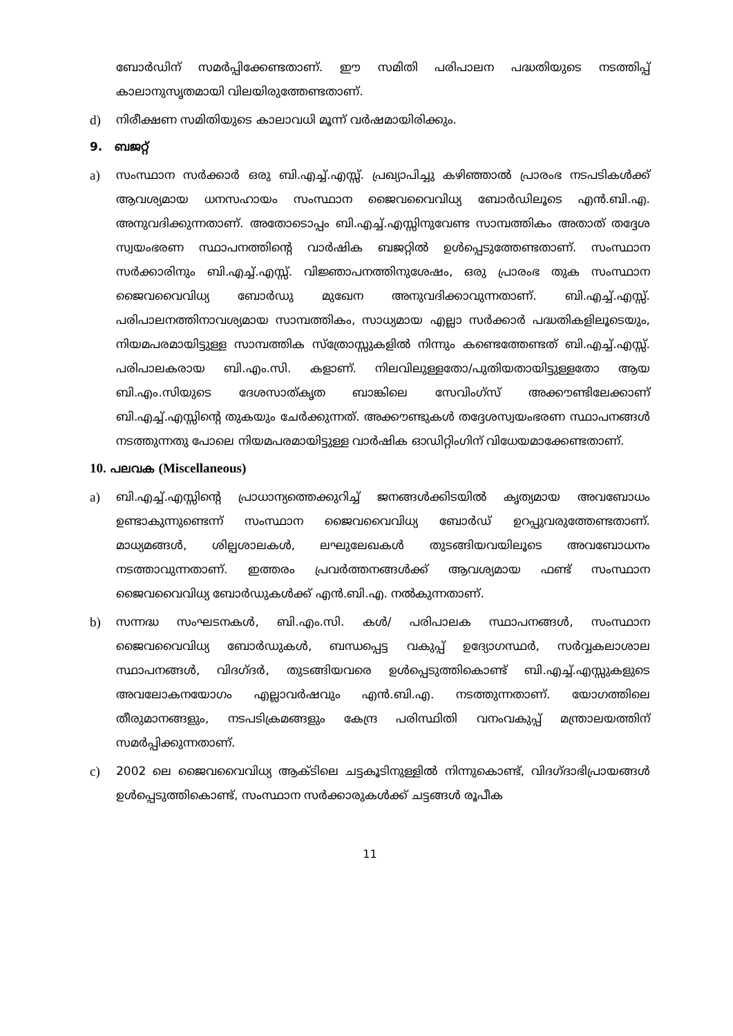ബോർഡിന് സമർപ്പിക്കേണ്ടതാണ്. ഈ സമിതി പരിപാലന പദ്ധതിയുടെ നടത്തിപ്പ് കാലാനുസൃതമായി വിലയിരുത്തേണ്ടതാണ്.
d) നിരീക്ഷണ സമിതിയുടെ കാലാവധി മൂന്ന് വർഷമായിരിക്കും.
9. ബജറ്റ്
a) സംസ്ഥാന സർക്കാർ ഒരു ബി.എച്ച്.എസ്സ്. പ്രഖ്യാപിച്ചു കഴിഞ്ഞാൽ പ്രാരംഭ നടപടികൾക്ക് ആവശ്യമായ ധനസഹായം സംസ്ഥാന ജൈവവൈവിധ്യ ബോർഡിലൂടെ എൻ.ബി.എ. അനുവദിക്കുന്നതാണ്. അതോടൊപ്പം ബി.എച്ച്.എസ്സിനുവേണ്ട സാമ്പത്തികം അതാത് തദ്ദേശ സ്വയംഭരണ സ്ഥാപനത്തിന്റെ വാർഷിക ബജറ്റിൽ ഉൾപ്പെടുത്തേണ്ടതാണ്. സംസ്ഥാന സർക്കാരിനും ബി.എച്ച്.എസ്സ്. വിജ്ഞാപനത്തിനുശേഷം, ഒരു പ്രാരംഭ തുക സംസ്ഥാന ജൈവവൈവിധ്യ ബോർഡു മുഖേന അനുവദിക്കാവുന്നതാണ്. ബി.എച്ച്.എസ്സ്. പരിപാലനത്തിനാവശ്യമായ സാമ്പത്തികം, സാധ്യമായ എല്ലാ സർക്കാർ പദ്ധതികളിലൂടെയും, നിയമപരമായിട്ടുള്ള സാമ്പത്തിക സ്ത്രോസ്സുകളിൽ നിന്നും കണ്ടെത്തേണ്ടത് ബി.എച്ച്.എസ്സ്. പരിപാലകരായ ബി.എം.സി. കളാണ്. നിലവിലുള്ളതോ/പുതിയതായിട്ടുള്ളതോ ആയ ബി.എം.സിയുടെ ദേശസാത്കൃത ബാങ്കിലെ സേവിംഗ്സ് അക്കൗണ്ടിലേക്കാണ് ബി.എച്ച്.എസ്സിന്റെ തുകയും ചേർക്കുന്നത്. അക്കൗണ്ടുകൾ തദ്ദേശസ്വയംഭരണ സ്ഥാപനങ്ങൾ നടത്തുന്നതു പോലെ നിയമപരമായിട്ടുള്ള വാർഷിക ഓഡിറ്റിംഗിന് വിധേയമാക്കേണ്ടതാണ്.
10. പലവക (Miscellaneous)
a) ബി.എച്ച്.എസ്സിന്റെ പ്രാധാന്യത്തെക്കുറിച്ച് ജനങ്ങൾക്കിടയിൽ കൃത്യമായ അവബോധം ഉണ്ടാകുന്നുണ്ടെന്ന് സംസ്ഥാന ജൈവവൈവിധ്യ ബോർഡ് ഉറപ്പുവരുത്തേണ്ടതാണ്. മാധ്യമങ്ങൾ, ശില്പശാലകൾ, ലഘുലേഖകൾ തുടങ്ങിയവയിലൂടെ അവബോധനം നടത്താവുന്നതാണ്. ഇത്തരം പ്രവർത്തനങ്ങൾക്ക് ആവശ്യമായ ഫണ്ട് സംസ്ഥാന ജൈവവൈവിധ്യ ബോർഡുകൾക്ക് എൻ.ബി.എ. നൽകുന്നതാണ്.
b) സന്നദ്ധ സംഘടനകൾ, ബി.എം.സി. കൾ/ പരിപാലക സ്ഥാപനങ്ങൾ, സംസ്ഥാന ജൈവവൈവിധ്യ ബോർഡുകൾ, ബന്ധപ്പെട്ട വകുപ്പ് ഉദ്യോഗസ്ഥർ, സർവ്വകലാശാല സ്ഥാപനങ്ങൾ, വിദഗ്ദർ, തുടങ്ങിയവരെ ഉൾപ്പെടുത്തികൊണ്ട് ബി.എച്ച്.എസ്സുകളുടെ അവലോകനയോഗം എല്ലാവർഷവും എൻ.ബി.എ. നടത്തുന്നതാണ്. യോഗത്തിലെ തീരുമാനങ്ങളും, നടപടിക്രമങ്ങളും കേന്ദ്ര പരിസ്ഥിതി വനംവകുപ്പ് മന്ത്രാലയത്തിന് സമർപ്പിക്കുന്നതാണ്.
c) 2002 ലെ ജൈവവൈവിധ്യ ആക്ടിലെ ചട്ടകൂടിനുള്ളിൽ നിന്നുകൊണ്ട്, വിദഗ്ദാഭിപ്രായങ്ങൾ ഉൾപ്പെടുത്തികൊണ്ട്, സംസ്ഥാന സർക്കാരുകൾക്ക് ചട്ടങ്ങൾ രൂപീക
11